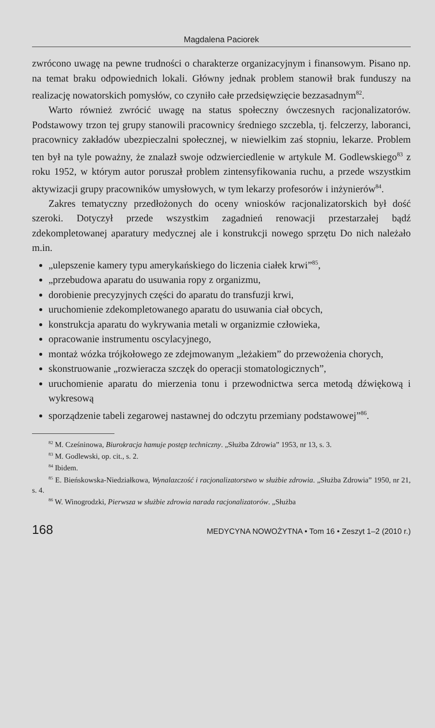Magdalena Paciorek
zwrócono uwagę na pewne trudności o charakterze organizacyjnym i finansowym. Pisano np. na temat braku odpowiednich lokali. Główny jednak problem stanowił brak funduszy na realizację nowatorskich pomysłów, co czyniło całe przedsięwzięcie bezzasadnym<sup>82</sup>.
Warto również zwrócić uwagę na status społeczny ówczesnych racjonalizatorów. Podstawowy trzon tej grupy stanowili pracownicy średniego szczebla, tj. felczerzy, laboranci, pracownicy zakładów ubezpieczalni społecznej, w niewielkim zaś stopniu, lekarze. Problem ten był na tyle poważny, że znalazł swoje odzwierciedlenie w artykule M. Godlewskiego<sup>83</sup> z roku 1952, w którym autor poruszał problem zintensyfikowania ruchu, a przede wszystkim aktywizacji grupy pracowników umysłowych, w tym lekarzy profesorów i inżynierów<sup>84</sup>.
Zakres tematyczny przedłożonych do oceny wniosków racjonalizatorskich był dość szeroki. Dotyczył przede wszystkim zagadnień renowacji przestarzałej bądź zdekompletowanej aparatury medycznej ale i konstrukcji nowego sprzętu Do nich należało m.in.
„ulepszenie kamery typu amerykańskiego do liczenia ciałek krwi”<sup>85</sup>,
„przebudowa aparatu do usuwania ropy z organizmu,
dorobienie precyzyjnych części do aparatu do transfuzji krwi,
uruchomienie zdekompletowanego aparatu do usuwania ciał obcych,
konstrukcja aparatu do wykrywania metali w organizmie człowieka,
opracowanie instrumentu oscylacyjnego,
montaż wózka trójkołowego ze zdejmowanym „leżakiem” do przewożenia chorych,
skonstruowanie „rozwieracza szczęk do operacji stomatologicznych”,
uruchomienie aparatu do mierzenia tonu i przewodnictwa serca metodą dźwiękową i wykresową
sporządzenie tabeli zegarowej nastawnej do odczytu przemiany podstawowej”<sup>86</sup>.
<sup>82</sup> M. Cześninowa, Biurokracja hamuje postęp techniczny. „Służba Zdrowia” 1953, nr 13, s. 3.
<sup>83</sup> M. Godlewski, op. cit., s. 2.
<sup>84</sup> Ibidem.
<sup>85</sup> E. Bieńskowska-Niedziałkowa, Wynalazczość i racjonalizatorstwo w służbie zdrowia. „Służba Zdrowia” 1950, nr 21, s. 4.
<sup>86</sup> W. Winogrodzki, Pierwsza w służbie zdrowia narada racjonalizatorów. „Służba
168 MEDYCYNA NOWOŻYTNA • Tom 16 • Zeszyt 1–2 (2010 r.)